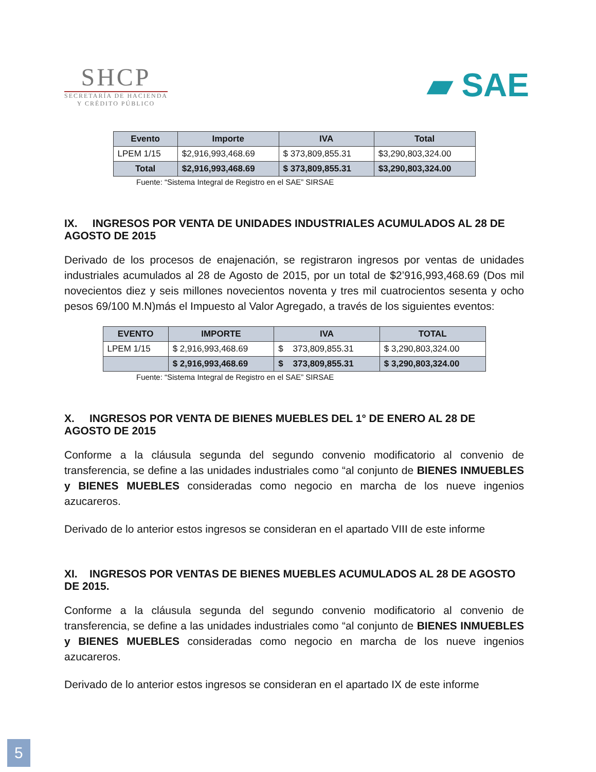SHCP
SECRETARÍA DE HACIENDA
Y CRÉDITO PÚBLICO
▰ SAE
| Evento | Importe | IVA | Total |
| --- | --- | --- | --- |
| LPEM 1/15 | $2,916,993,468.69 | $ 373,809,855.31 | $3,290,803,324.00 |
| Total | $2,916,993,468.69 | $ 373,809,855.31 | $3,290,803,324.00 |
Fuente: “Sistema Integral de Registro en el SAE” SIRSAE
IX. INGRESOS POR VENTA DE UNIDADES INDUSTRIALES ACUMULADOS AL 28 DE AGOSTO DE 2015
Derivado de los procesos de enajenación, se registraron ingresos por ventas de unidades industriales acumulados al 28 de Agosto de 2015, por un total de $2’916,993,468.69 (Dos mil novecientos diez y seis millones novecientos noventa y tres mil cuatrocientos sesenta y ocho pesos 69/100 M.N)más el Impuesto al Valor Agregado, a través de los siguientes eventos:
| EVENTO | IMPORTE | IVA | TOTAL |
| --- | --- | --- | --- |
| LPEM 1/15 | $ 2,916,993,468.69 | $ 373,809,855.31 | $ 3,290,803,324.00 |
| | $ 2,916,993,468.69 | $ 373,809,855.31 | $ 3,290,803,324.00 |
Fuente: “Sistema Integral de Registro en el SAE” SIRSAE
X. INGRESOS POR VENTA DE BIENES MUEBLES DEL 1° DE ENERO AL 28 DE AGOSTO DE 2015
Conforme a la cláusula segunda del segundo convenio modificatorio al convenio de transferencia, se define a las unidades industriales como “al conjunto de BIENES INMUEBLES y BIENES MUEBLES consideradas como negocio en marcha de los nueve ingenios azucareros.
Derivado de lo anterior estos ingresos se consideran en el apartado VIII de este informe
XI. INGRESOS POR VENTAS DE BIENES MUEBLES ACUMULADOS AL 28 DE AGOSTO DE 2015.
Conforme a la cláusula segunda del segundo convenio modificatorio al convenio de transferencia, se define a las unidades industriales como “al conjunto de BIENES INMUEBLES y BIENES MUEBLES consideradas como negocio en marcha de los nueve ingenios azucareros.
Derivado de lo anterior estos ingresos se consideran en el apartado IX de este informe
5